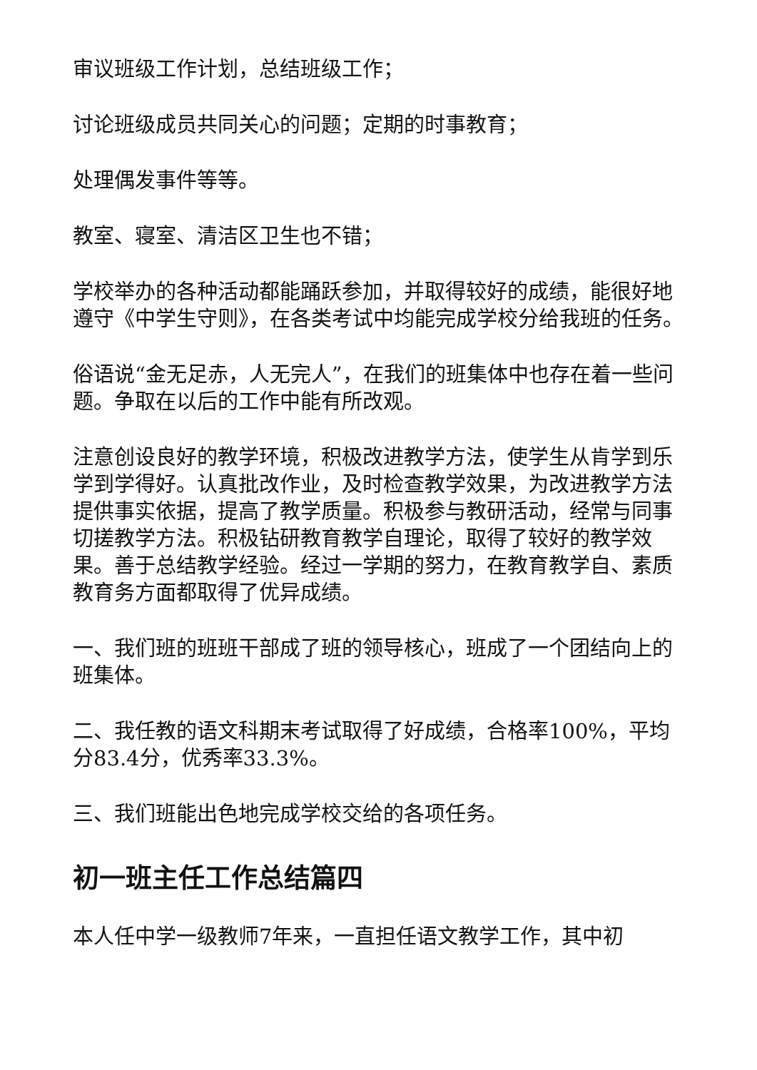审议班级工作计划，总结班级工作；
讨论班级成员共同关心的问题；定期的时事教育；
处理偶发事件等等。
教室、寝室、清洁区卫生也不错；
学校举办的各种活动都能踊跃参加，并取得较好的成绩，能很好地遵守《中学生守则》，在各类考试中均能完成学校分给我班的任务。
俗语说“金无足赤，人无完人”，在我们的班集体中也存在着一些问题。争取在以后的工作中能有所改观。
注意创设良好的教学环境，积极改进教学方法，使学生从肯学到乐学到学得好。认真批改作业，及时检查教学效果，为改进教学方法提供事实依据，提高了教学质量。积极参与教研活动，经常与同事切搓教学方法。积极钻研教育教学自理论，取得了较好的教学效果。善于总结教学经验。经过一学期的努力，在教育教学自、素质教育务方面都取得了优异成绩。
一、我们班的班班干部成了班的领导核心，班成了一个团结向上的班集体。
二、我任教的语文科期末考试取得了好成绩，合格率100%，平均分83.4分，优秀率33.3%。
三、我们班能出色地完成学校交给的各项任务。
初一班主任工作总结篇四
本人任中学一级教师7年来，一直担任语文教学工作，其中初